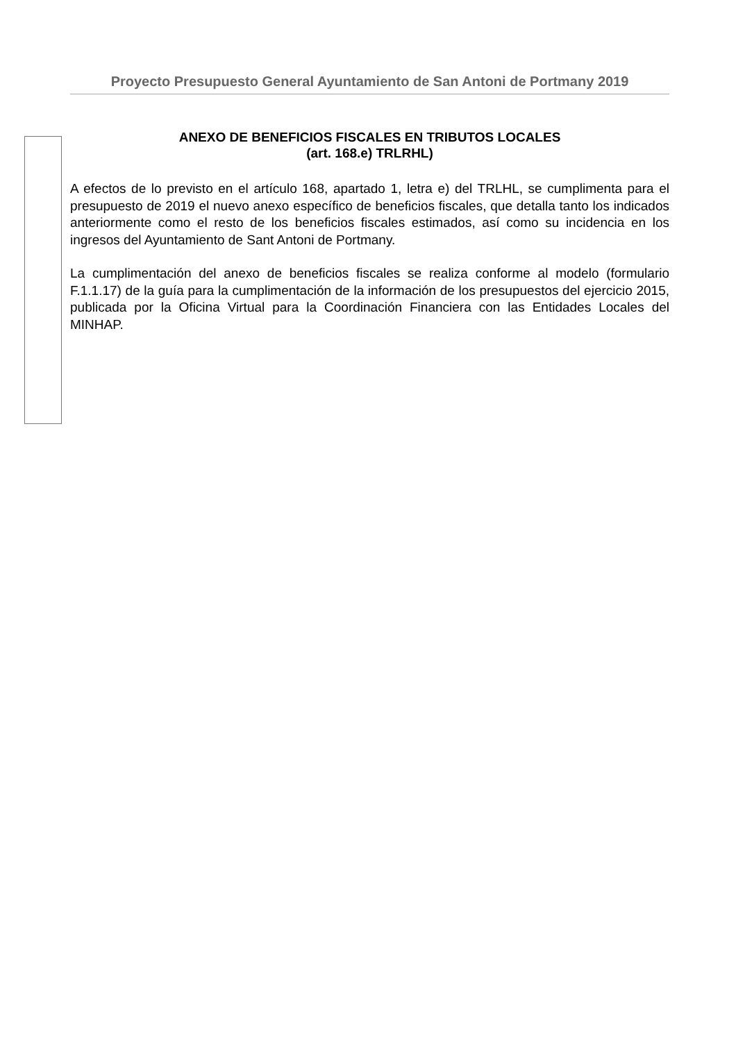Proyecto Presupuesto General Ayuntamiento de San Antoni de Portmany 2019
ANEXO DE BENEFICIOS FISCALES EN TRIBUTOS LOCALES
(art. 168.e) TRLRHL)
A efectos de lo previsto en el artículo 168, apartado 1, letra e) del TRLHL, se cumplimenta para el presupuesto de 2019 el nuevo anexo específico de beneficios fiscales, que detalla tanto los indicados anteriormente como el resto de los beneficios fiscales estimados, así como su incidencia en los ingresos del Ayuntamiento de Sant Antoni de Portmany.
La cumplimentación del anexo de beneficios fiscales se realiza conforme al modelo (formulario F.1.1.17) de la guía para la cumplimentación de la información de los presupuestos del ejercicio 2015, publicada por la Oficina Virtual para la Coordinación Financiera con las Entidades Locales del MINHAP.